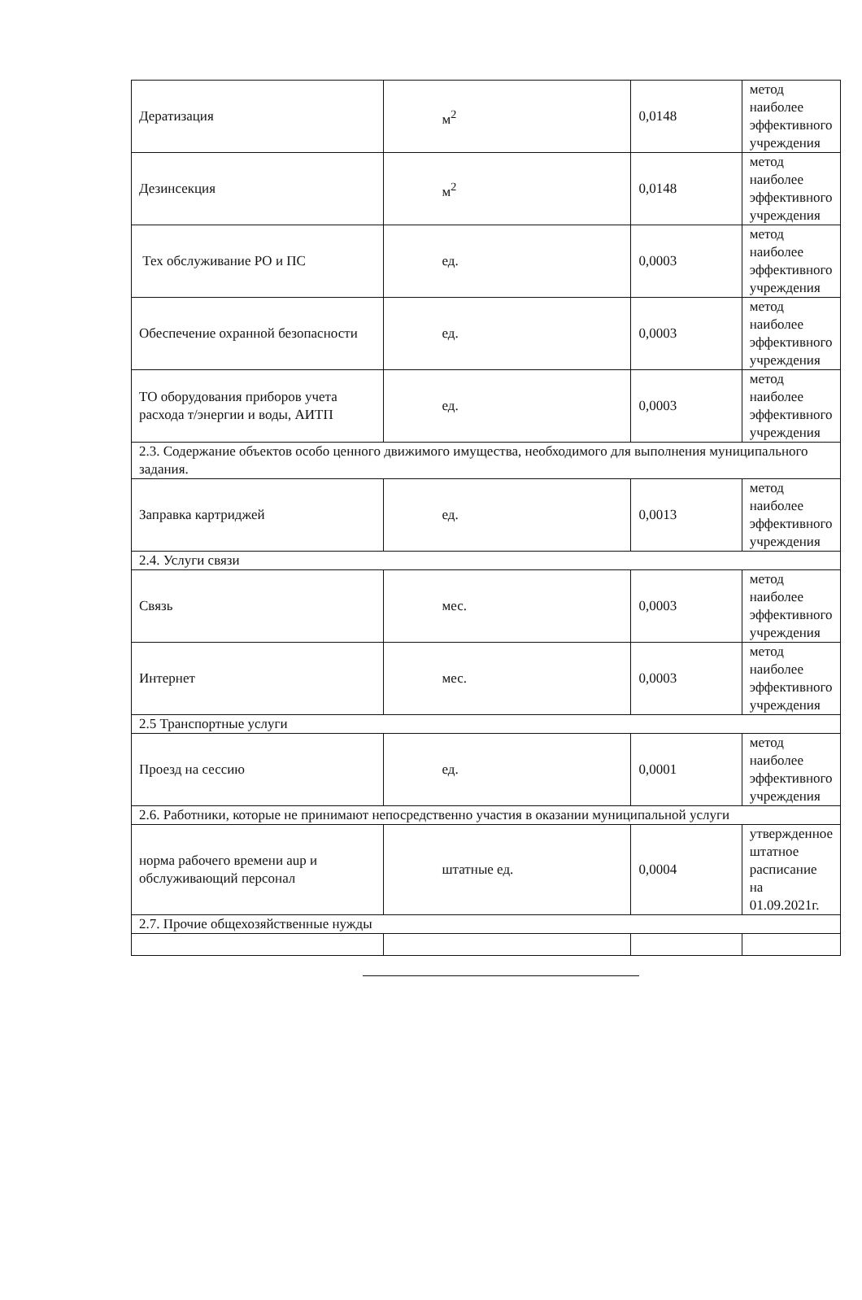| Дератизация | м<sup>2</sup> | 0,0148 | метод наиболее эффективного учреждения |
| Дезинсекция | м<sup>2</sup> | 0,0148 | метод наиболее эффективного учреждения |
| Тех обслуживание РО и ПС | ед. | 0,0003 | метод наиболее эффективного учреждения |
| Обеспечение охранной безопасности | ед. | 0,0003 | метод наиболее эффективного учреждения |
| ТО оборудования приборов учета расхода т/энергии и воды, АИТП | ед. | 0,0003 | метод наиболее эффективного учреждения |
| 2.3. Содержание объектов особо ценного движимого имущества, необходимого для выполнения муниципального задания. | | | |
| Заправка картриджей | ед. | 0,0013 | метод наиболее эффективного учреждения |
| 2.4. Услуги связи | | | |
| Связь | мес. | 0,0003 | метод наиболее эффективного учреждения |
| Интернет | мес. | 0,0003 | метод наиболее эффективного учреждения |
| 2.5 Транспортные услуги | | | |
| Проезд на сессию | ед. | 0,0001 | метод наиболее эффективного учреждения |
| 2.6. Работники, которые не принимают непосредственно участия в оказании муниципальной услуги | | | |
| норма рабочего времени аup и обслуживающий персонал | штатные ед. | 0,0004 | утвержденное штатное расписание на 01.09.2021г. |
| 2.7. Прочие общехозяйственные нужды | | | |